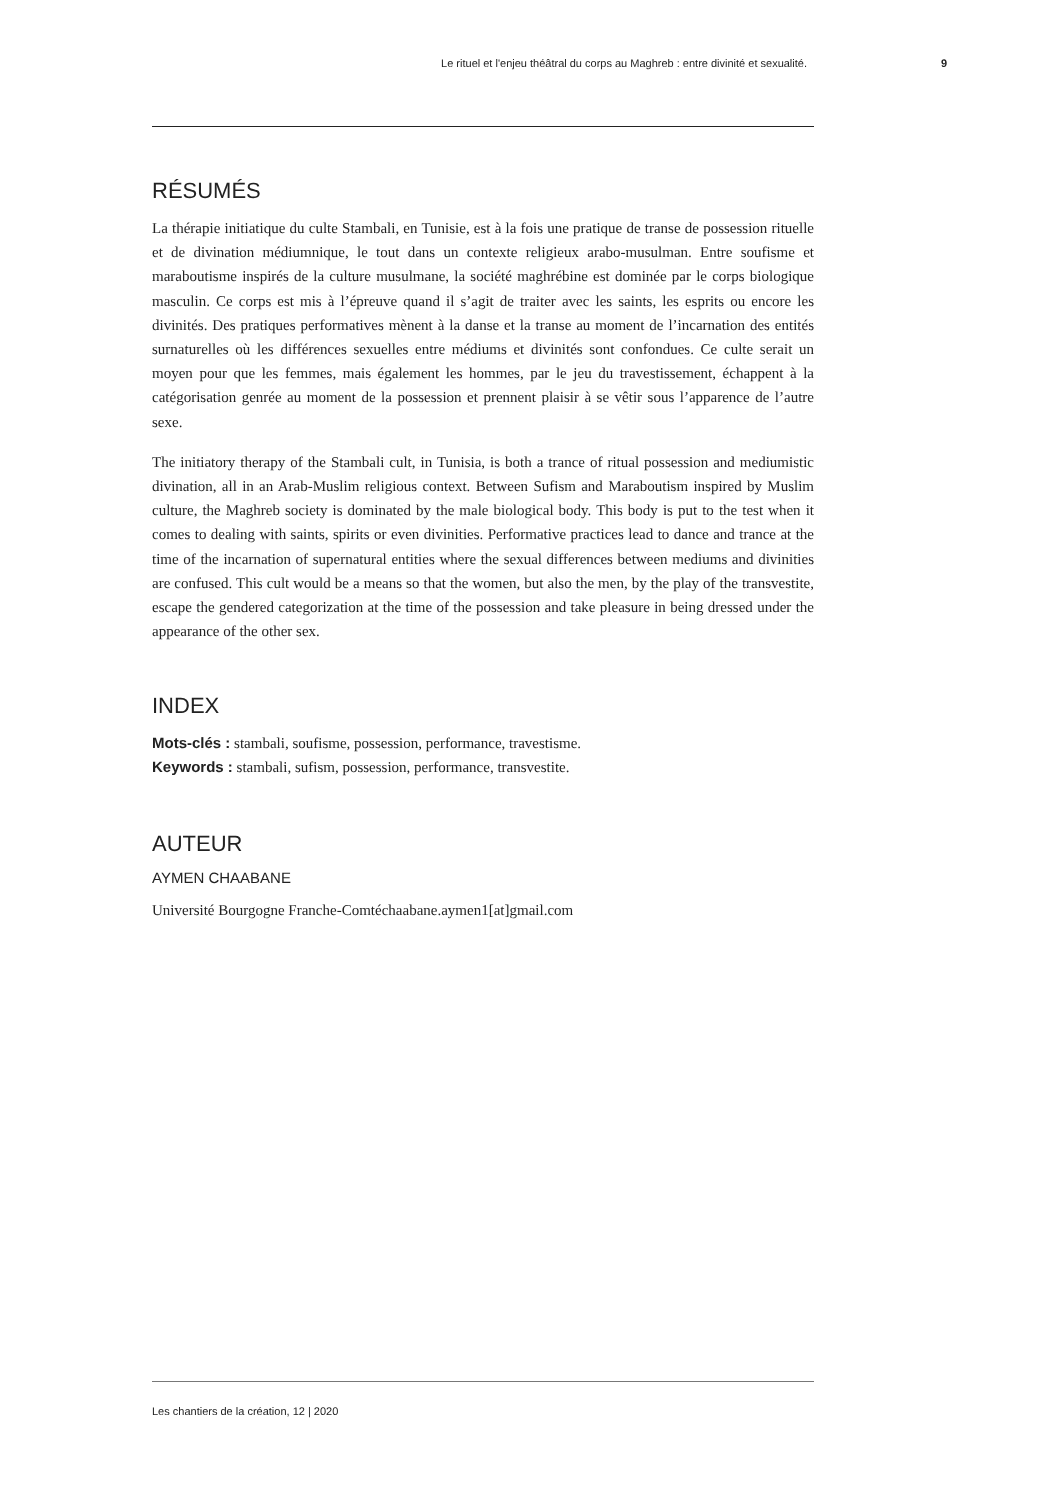Le rituel et l'enjeu théâtral du corps au Maghreb : entre divinité et sexualité. 9
RÉSUMÉS
La thérapie initiatique du culte Stambali, en Tunisie, est à la fois une pratique de transe de possession rituelle et de divination médiumnique, le tout dans un contexte religieux arabo-musulman. Entre soufisme et maraboutisme inspirés de la culture musulmane, la société maghrébine est dominée par le corps biologique masculin. Ce corps est mis à l’épreuve quand il s’agit de traiter avec les saints, les esprits ou encore les divinités. Des pratiques performatives mènent à la danse et la transe au moment de l’incarnation des entités surnaturelles où les différences sexuelles entre médiums et divinités sont confondues. Ce culte serait un moyen pour que les femmes, mais également les hommes, par le jeu du travestissement, échappent à la catégorisation genrée au moment de la possession et prennent plaisir à se vêtir sous l’apparence de l’autre sexe.
The initiatory therapy of the Stambali cult, in Tunisia, is both a trance of ritual possession and mediumistic divination, all in an Arab-Muslim religious context. Between Sufism and Maraboutism inspired by Muslim culture, the Maghreb society is dominated by the male biological body. This body is put to the test when it comes to dealing with saints, spirits or even divinities. Performative practices lead to dance and trance at the time of the incarnation of supernatural entities where the sexual differences between mediums and divinities are confused. This cult would be a means so that the women, but also the men, by the play of the transvestite, escape the gendered categorization at the time of the possession and take pleasure in being dressed under the appearance of the other sex.
INDEX
Mots-clés : stambali, soufisme, possession, performance, travestisme.
Keywords : stambali, sufism, possession, performance, transvestite.
AUTEUR
AYMEN CHAABANE
Université Bourgogne Franche-Comtéchaabane.aymen1[at]gmail.com
Les chantiers de la création, 12 | 2020